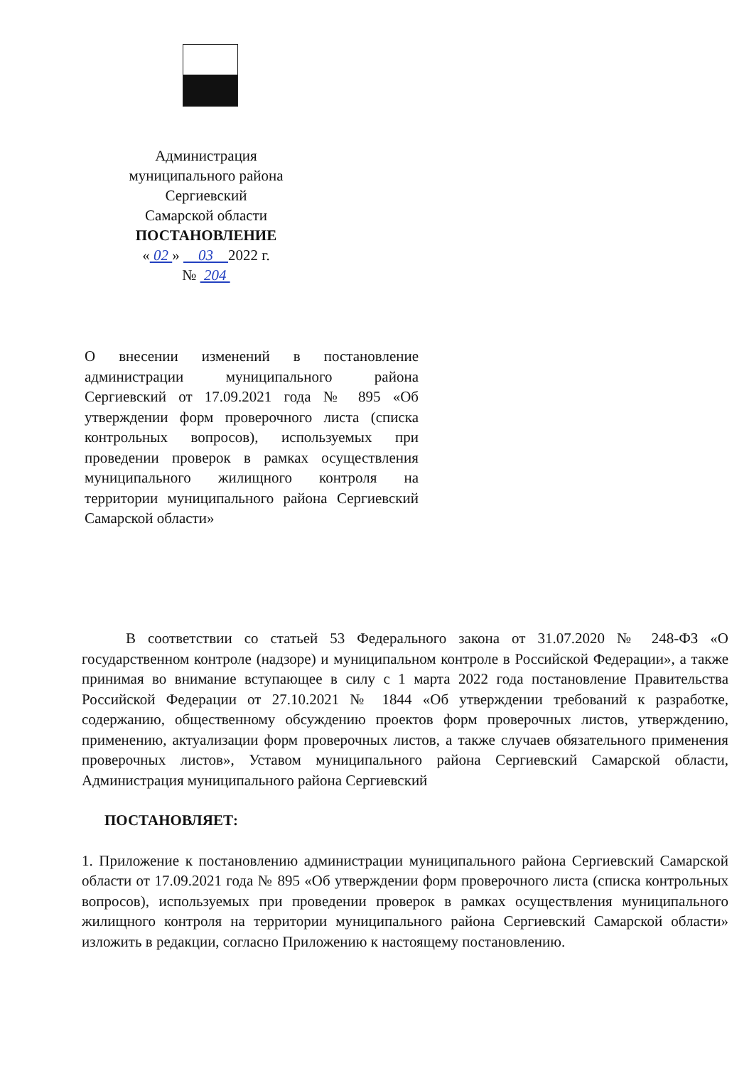Администрация
муниципального района
Сергиевский
Самарской области
ПОСТАНОВЛЕНИЕ
« 02 » 03 2022 г.
№ 204
О внесении изменений в постановление администрации муниципального района Сергиевский от 17.09.2021 года № 895 «Об утверждении форм проверочного листа (списка контрольных вопросов), используемых при проведении проверок в рамках осуществления муниципального жилищного контроля на территории муниципального района Сергиевский Самарской области»
В соответствии со статьей 53 Федерального закона от 31.07.2020 № 248-ФЗ «О государственном контроле (надзоре) и муниципальном контроле в Российской Федерации», а также принимая во внимание вступающее в силу с 1 марта 2022 года постановление Правительства Российской Федерации от 27.10.2021 № 1844 «Об утверждении требований к разработке, содержанию, общественному обсуждению проектов форм проверочных листов, утверждению, применению, актуализации форм проверочных листов, а также случаев обязательного применения проверочных листов», Уставом муниципального района Сергиевский Самарской области, Администрация муниципального района Сергиевский
ПОСТАНОВЛЯЕТ:
1. Приложение к постановлению администрации муниципального района Сергиевский Самарской области от 17.09.2021 года № 895 «Об утверждении форм проверочного листа (списка контрольных вопросов), используемых при проведении проверок в рамках осуществления муниципального жилищного контроля на территории муниципального района Сергиевский Самарской области» изложить в редакции, согласно Приложению к настоящему постановлению.